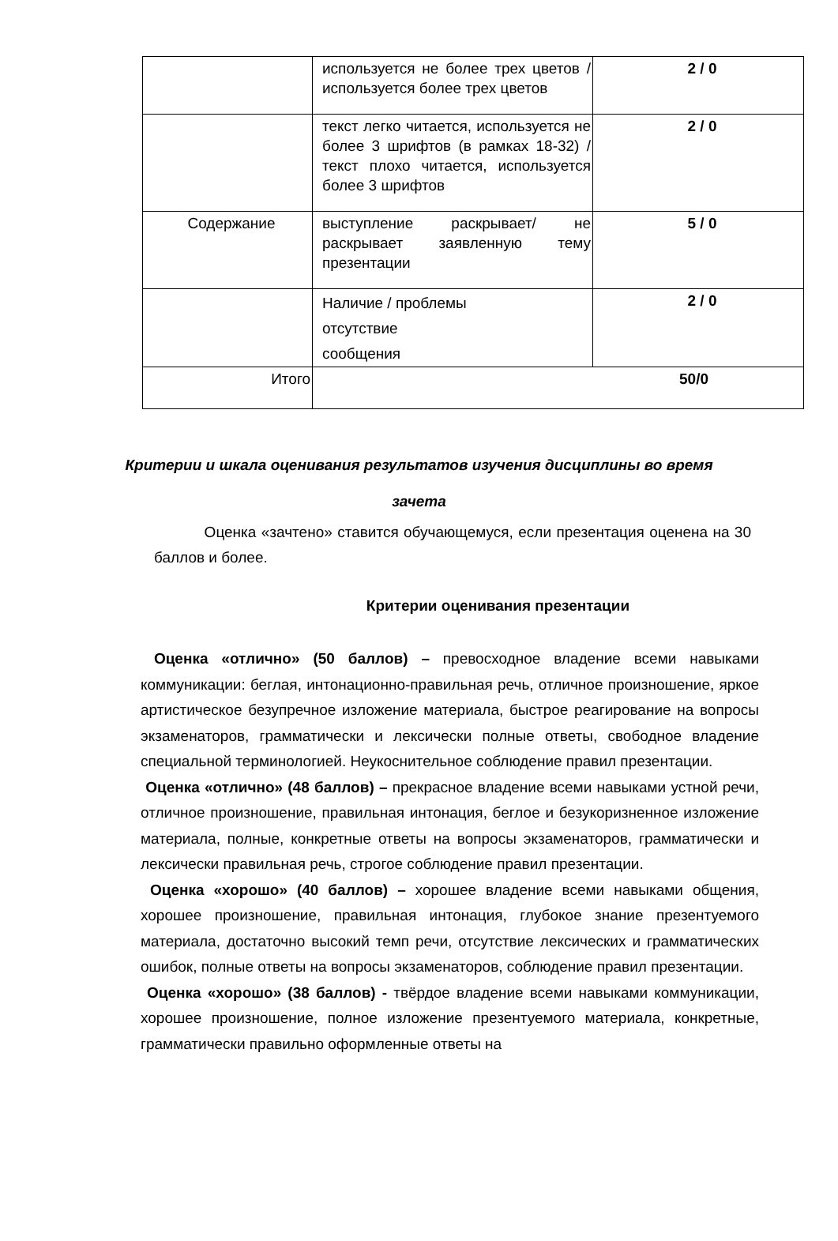| | используется не более трех цветов / используется более трех цветов | 2 / 0 |
| | текст легко читается, используется не более 3 шрифтов (в рамках 18-32) / текст плохо читается, используется более 3 шрифтов | 2 / 0 |
| Содержание | выступление раскрывает/ не раскрывает заявленную тему презентации | 5 / 0 |
| | Наличие / проблемы отсутствие сообщения | 2 / 0 |
| Итого | 50/0 | |
Критерии и шкала оценивания результатов изучения дисциплины во время
зачета
Оценка «зачтено» ставится обучающемуся, если презентация оценена на 30 баллов и более.
Критерии оценивания презентации
Оценка «отлично» (50 баллов) – превосходное владение всеми навыками коммуникации: беглая, интонационно-правильная речь, отличное произношение, яркое артистическое безупречное изложение материала, быстрое реагирование на вопросы экзаменаторов, грамматически и лексически полные ответы, свободное владение специальной терминологией. Неукоснительное соблюдение правил презентации.
Оценка «отлично» (48 баллов) – прекрасное владение всеми навыками устной речи, отличное произношение, правильная интонация, беглое и безукоризненное изложение материала, полные, конкретные ответы на вопросы экзаменаторов, грамматически и лексически правильная речь, строгое соблюдение правил презентации.
Оценка «хорошо» (40 баллов) – хорошее владение всеми навыками общения, хорошее произношение, правильная интонация, глубокое знание презентуемого материала, достаточно высокий темп речи, отсутствие лексических и грамматических ошибок, полные ответы на вопросы экзаменаторов, соблюдение правил презентации.
Оценка «хорошо» (38 баллов) - твёрдое владение всеми навыками коммуникации, хорошее произношение, полное изложение презентуемого материала, конкретные, грамматически правильно оформленные ответы на